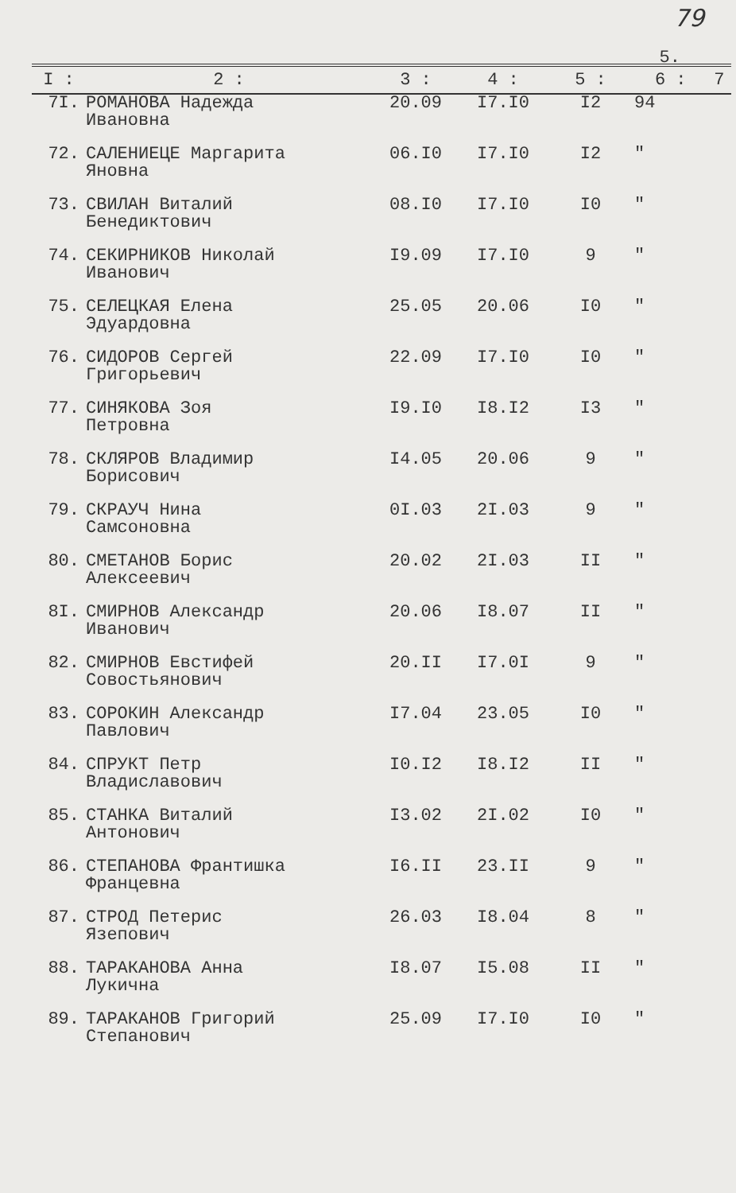79
5.
| I : | 2 : | 3 : | 4 : | 5 : | 6 : | 7 |
| --- | --- | --- | --- | --- | --- | --- |
| 7I. | РОМАНОВА Надежда Ивановна | 20.09 | I7.I0 | I2 | 94 | |
| 72. | САЛЕНИЕЦЕ Маргарита Яновна | 06.I0 | I7.I0 | I2 | " | |
| 73. | СВИЛАН Виталий Бенедиктович | 08.I0 | I7.I0 | I0 | " | |
| 74. | СЕКИРНИКОВ Николай Иванович | I9.09 | I7.I0 | 9 | " | |
| 75. | СЕЛЕЦКАЯ Елена Эдуардовна | 25.05 | 20.06 | I0 | " | |
| 76. | СИДОРОВ Сергей Григорьевич | 22.09 | I7.I0 | I0 | " | |
| 77. | СИНЯКОВА Зоя Петровна | I9.I0 | I8.I2 | I3 | " | |
| 78. | СКЛЯРОВ Владимир Борисович | I4.05 | 20.06 | 9 | " | |
| 79. | СКРАУЧ Нина Самсоновна | 0I.03 | 2I.03 | 9 | " | |
| 80. | СМЕТАНОВ Борис Алексеевич | 20.02 | 2I.03 | II | " | |
| 8I. | СМИРНОВ Александр Иванович | 20.06 | I8.07 | II | " | |
| 82. | СМИРНОВ Евстифей Совостьянович | 20.II | I7.0I | 9 | " | |
| 83. | СОРОКИН Александр Павлович | I7.04 | 23.05 | I0 | " | |
| 84. | СПРУКТ Петр Владиславович | I0.I2 | I8.I2 | II | " | |
| 85. | СТАНКА Виталий Антонович | I3.02 | 2I.02 | I0 | " | |
| 86. | СТЕПАНОВА Франтишка Францевна | I6.II | 23.II | 9 | " | |
| 87. | СТРОД Петерис Язепович | 26.03 | I8.04 | 8 | " | |
| 88. | ТАРАКАНОВА Анна Лукична | I8.07 | I5.08 | II | " | |
| 89. | ТАРАКАНОВ Григорий Степанович | 25.09 | I7.I0 | I0 | " | |